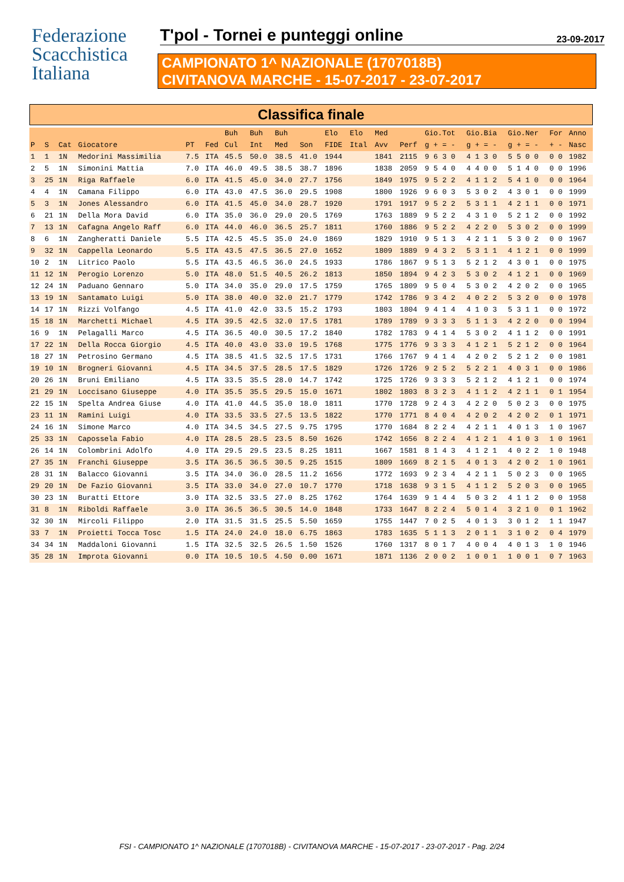Federazione
Scacchistica
Italiana
T'pol - Tornei e punteggi online
23-09-2017
CAMPIONATO 1^ NAZIONALE (1707018B)
CIVITANOVA MARCHE - 15-07-2017 - 23-07-2017
Classifica finale
| | | | | | | Buh | Buh | Buh | | Elo | Elo | Med | | Gio.Tot | Gio.Bia | Gio.Ner | For | Anno |
| --- | --- | --- | --- | --- | --- | --- | --- | --- | --- | --- | --- | --- | --- | --- | --- | --- | --- | --- |
| P | S | Cat | Giocatore | PT | Fed | Cul | Int | Med | Son | FIDE | Ital | Avv | Perf | g + = - | g + = - | g + = - | + - | Nasc |
| 1 | 1 | 1N | Medorini Massimilia | 7.5 | ITA | 45.5 | 50.0 | 38.5 | 41.0 | 1944 | | 1841 | 2115 | 9 6 3 0 | 4 1 3 0 | 5 5 0 0 | 0 0 | 1982 |
| 2 | 5 | 1N | Simonini Mattia | 7.0 | ITA | 46.0 | 49.5 | 38.5 | 38.7 | 1896 | | 1838 | 2059 | 9 5 4 0 | 4 4 0 0 | 5 1 4 0 | 0 0 | 1996 |
| 3 | 25 | 1N | Riga Raffaele | 6.0 | ITA | 41.5 | 45.0 | 34.0 | 27.7 | 1756 | | 1849 | 1975 | 9 5 2 2 | 4 1 1 2 | 5 4 1 0 | 0 0 | 1964 |
| 4 | 4 | 1N | Camana Filippo | 6.0 | ITA | 43.0 | 47.5 | 36.0 | 29.5 | 1908 | | 1800 | 1926 | 9 6 0 3 | 5 3 0 2 | 4 3 0 1 | 0 0 | 1999 |
| 5 | 3 | 1N | Jones Alessandro | 6.0 | ITA | 41.5 | 45.0 | 34.0 | 28.7 | 1920 | | 1791 | 1917 | 9 5 2 2 | 5 3 1 1 | 4 2 1 1 | 0 0 | 1971 |
| 6 | 21 | 1N | Della Mora David | 6.0 | ITA | 35.0 | 36.0 | 29.0 | 20.5 | 1769 | | 1763 | 1889 | 9 5 2 2 | 4 3 1 0 | 5 2 1 2 | 0 0 | 1992 |
| 7 | 13 | 1N | Cafagna Angelo Raff | 6.0 | ITA | 44.0 | 46.0 | 36.5 | 25.7 | 1811 | | 1760 | 1886 | 9 5 2 2 | 4 2 2 0 | 5 3 0 2 | 0 0 | 1999 |
| 8 | 6 | 1N | Zangheratti Daniele | 5.5 | ITA | 42.5 | 45.5 | 35.0 | 24.0 | 1869 | | 1829 | 1910 | 9 5 1 3 | 4 2 1 1 | 5 3 0 2 | 0 0 | 1967 |
| 9 | 32 | 1N | Cappella Leonardo | 5.5 | ITA | 43.5 | 47.5 | 36.5 | 27.0 | 1652 | | 1809 | 1889 | 9 4 3 2 | 5 3 1 1 | 4 1 2 1 | 0 0 | 1999 |
| 10 | 2 | 1N | Litrico Paolo | 5.5 | ITA | 43.5 | 46.5 | 36.0 | 24.5 | 1933 | | 1786 | 1867 | 9 5 1 3 | 5 2 1 2 | 4 3 0 1 | 0 0 | 1975 |
| 11 | 12 | 1N | Perogio Lorenzo | 5.0 | ITA | 48.0 | 51.5 | 40.5 | 26.2 | 1813 | | 1850 | 1894 | 9 4 2 3 | 5 3 0 2 | 4 1 2 1 | 0 0 | 1969 |
| 12 | 24 | 1N | Paduano Gennaro | 5.0 | ITA | 34.0 | 35.0 | 29.0 | 17.5 | 1759 | | 1765 | 1809 | 9 5 0 4 | 5 3 0 2 | 4 2 0 2 | 0 0 | 1965 |
| 13 | 19 | 1N | Santamato Luigi | 5.0 | ITA | 38.0 | 40.0 | 32.0 | 21.7 | 1779 | | 1742 | 1786 | 9 3 4 2 | 4 0 2 2 | 5 3 2 0 | 0 0 | 1978 |
| 14 | 17 | 1N | Rizzi Volfango | 4.5 | ITA | 41.0 | 42.0 | 33.5 | 15.2 | 1793 | | 1803 | 1804 | 9 4 1 4 | 4 1 0 3 | 5 3 1 1 | 0 0 | 1972 |
| 15 | 18 | 1N | Marchetti Michael | 4.5 | ITA | 39.5 | 42.5 | 32.0 | 17.5 | 1781 | | 1789 | 1789 | 9 3 3 3 | 5 1 1 3 | 4 2 2 0 | 0 0 | 1994 |
| 16 | 9 | 1N | Pelagalli Marco | 4.5 | ITA | 36.5 | 40.0 | 30.5 | 17.2 | 1840 | | 1782 | 1783 | 9 4 1 4 | 5 3 0 2 | 4 1 1 2 | 0 0 | 1991 |
| 17 | 22 | 1N | Della Rocca Giorgio | 4.5 | ITA | 40.0 | 43.0 | 33.0 | 19.5 | 1768 | | 1775 | 1776 | 9 3 3 3 | 4 1 2 1 | 5 2 1 2 | 0 0 | 1964 |
| 18 | 27 | 1N | Petrosino Germano | 4.5 | ITA | 38.5 | 41.5 | 32.5 | 17.5 | 1731 | | 1766 | 1767 | 9 4 1 4 | 4 2 0 2 | 5 2 1 2 | 0 0 | 1981 |
| 19 | 10 | 1N | Brogneri Giovanni | 4.5 | ITA | 34.5 | 37.5 | 28.5 | 17.5 | 1829 | | 1726 | 1726 | 9 2 5 2 | 5 2 2 1 | 4 0 3 1 | 0 0 | 1986 |
| 20 | 26 | 1N | Bruni Emiliano | 4.5 | ITA | 33.5 | 35.5 | 28.0 | 14.7 | 1742 | | 1725 | 1726 | 9 3 3 3 | 5 2 1 2 | 4 1 2 1 | 0 0 | 1974 |
| 21 | 29 | 1N | Loccisano Giuseppe | 4.0 | ITA | 35.5 | 35.5 | 29.5 | 15.0 | 1671 | | 1802 | 1803 | 8 3 2 3 | 4 1 1 2 | 4 2 1 1 | 0 1 | 1954 |
| 22 | 15 | 1N | Spelta Andrea Giuse | 4.0 | ITA | 41.0 | 44.5 | 35.0 | 18.0 | 1811 | | 1770 | 1728 | 9 2 4 3 | 4 2 2 0 | 5 0 2 3 | 0 0 | 1975 |
| 23 | 11 | 1N | Ramini Luigi | 4.0 | ITA | 33.5 | 33.5 | 27.5 | 13.5 | 1822 | | 1770 | 1771 | 8 4 0 4 | 4 2 0 2 | 4 2 0 2 | 0 1 | 1971 |
| 24 | 16 | 1N | Simone Marco | 4.0 | ITA | 34.5 | 34.5 | 27.5 | 9.75 | 1795 | | 1770 | 1684 | 8 2 2 4 | 4 2 1 1 | 4 0 1 3 | 1 0 | 1967 |
| 25 | 33 | 1N | Capossela Fabio | 4.0 | ITA | 28.5 | 28.5 | 23.5 | 8.50 | 1626 | | 1742 | 1656 | 8 2 2 4 | 4 1 2 1 | 4 1 0 3 | 1 0 | 1961 |
| 26 | 14 | 1N | Colombrini Adolfo | 4.0 | ITA | 29.5 | 29.5 | 23.5 | 8.25 | 1811 | | 1667 | 1581 | 8 1 4 3 | 4 1 2 1 | 4 0 2 2 | 1 0 | 1948 |
| 27 | 35 | 1N | Franchi Giuseppe | 3.5 | ITA | 36.5 | 36.5 | 30.5 | 9.25 | 1515 | | 1809 | 1669 | 8 2 1 5 | 4 0 1 3 | 4 2 0 2 | 1 0 | 1961 |
| 28 | 31 | 1N | Balacco Giovanni | 3.5 | ITA | 34.0 | 36.0 | 28.5 | 11.2 | 1656 | | 1772 | 1693 | 9 2 3 4 | 4 2 1 1 | 5 0 2 3 | 0 0 | 1965 |
| 29 | 20 | 1N | De Fazio Giovanni | 3.5 | ITA | 33.0 | 34.0 | 27.0 | 10.7 | 1770 | | 1718 | 1638 | 9 3 1 5 | 4 1 1 2 | 5 2 0 3 | 0 0 | 1965 |
| 30 | 23 | 1N | Buratti Ettore | 3.0 | ITA | 32.5 | 33.5 | 27.0 | 8.25 | 1762 | | 1764 | 1639 | 9 1 4 4 | 5 0 3 2 | 4 1 1 2 | 0 0 | 1958 |
| 31 | 8 | 1N | Riboldi Raffaele | 3.0 | ITA | 36.5 | 36.5 | 30.5 | 14.0 | 1848 | | 1733 | 1647 | 8 2 2 4 | 5 0 1 4 | 3 2 1 0 | 0 1 | 1962 |
| 32 | 30 | 1N | Mircoli Filippo | 2.0 | ITA | 31.5 | 31.5 | 25.5 | 5.50 | 1659 | | 1755 | 1447 | 7 0 2 5 | 4 0 1 3 | 3 0 1 2 | 1 1 | 1947 |
| 33 | 7 | 1N | Proietti Tocca Tosc | 1.5 | ITA | 24.0 | 24.0 | 18.0 | 6.75 | 1863 | | 1783 | 1635 | 5 1 1 3 | 2 0 1 1 | 3 1 0 2 | 0 4 | 1979 |
| 34 | 34 | 1N | Maddaloni Giovanni | 1.5 | ITA | 32.5 | 32.5 | 26.5 | 1.50 | 1526 | | 1760 | 1317 | 8 0 1 7 | 4 0 0 4 | 4 0 1 3 | 1 0 | 1946 |
| 35 | 28 | 1N | Improta Giovanni | 0.0 | ITA | 10.5 | 10.5 | 4.50 | 0.00 | 1671 | | 1871 | 1136 | 2 0 0 2 | 1 0 0 1 | 1 0 0 1 | 0 7 | 1963 |
FSI - CAMPIONATO 1^ NAZIONALE (1707018B) - CIVITANOVA MARCHE - 15-07-2017 - 23-07-2017 - Pag. 2/24